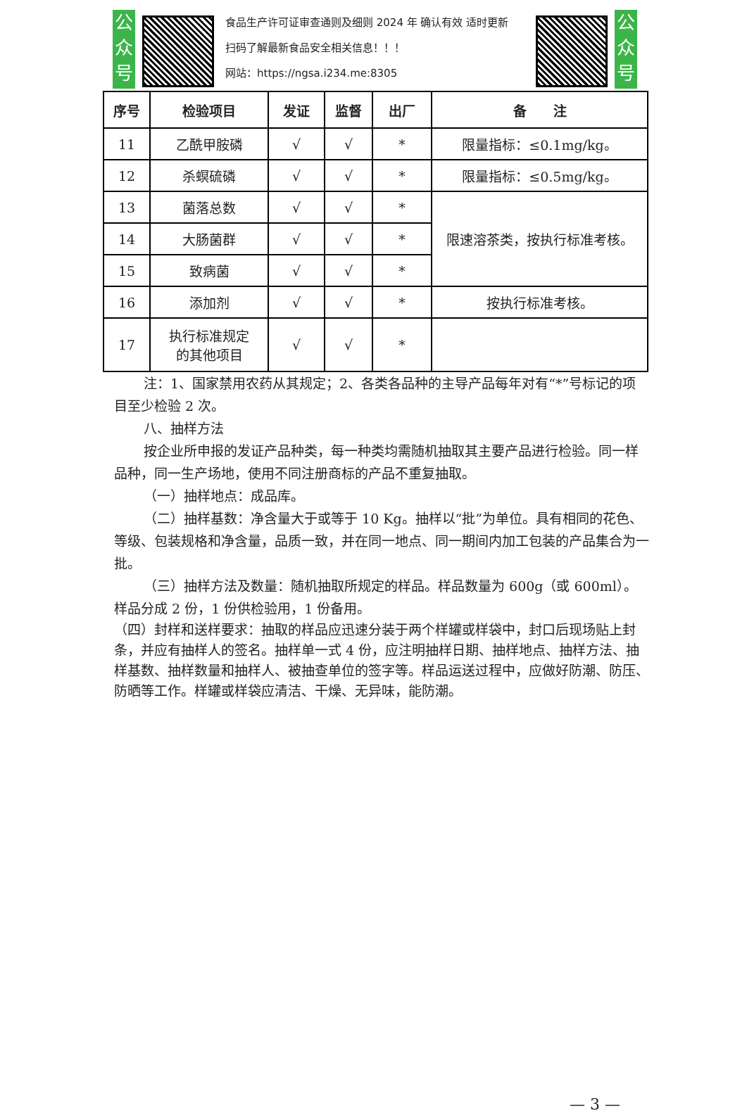公众号
食品生产许可证审查通则及细则 2024 年 确认有效 适时更新
扫码了解最新食品安全相关信息！！！
网站：https://ngsa.i234.me:8305
公众号
| 序号 | 检验项目 | 发证 | 监督 | 出厂 | 备 注 |
| --- | --- | --- | --- | --- | --- |
| 11 | 乙酰甲胺磷 | √ | √ | * | 限量指标：≤0.1mg/kg。 |
| 12 | 杀螟硫磷 | √ | √ | * | 限量指标：≤0.5mg/kg。 |
| 13 | 菌落总数 | √ | √ | * | 限速溶茶类，按执行标准考核。 |
| 14 | 大肠菌群 | √ | √ | * | |
| 15 | 致病菌 | √ | √ | * | |
| 16 | 添加剂 | √ | √ | * | 按执行标准考核。 |
| 17 | 执行标准规定 的其他项目 | √ | √ | * | |
注：1、国家禁用农药从其规定；2、各类各品种的主导产品每年对有“*”号标记的项目至少检验 2 次。
八、抽样方法
按企业所申报的发证产品种类，每一种类均需随机抽取其主要产品进行检验。同一样品种，同一生产场地，使用不同注册商标的产品不重复抽取。
（一）抽样地点：成品库。
（二）抽样基数：净含量大于或等于 10 Kg。抽样以“批”为单位。具有相同的花色、等级、包装规格和净含量，品质一致，并在同一地点、同一期间内加工包装的产品集合为一批。
（三）抽样方法及数量：随机抽取所规定的样品。样品数量为 600g（或 600ml）。样品分成 2 份，1 份供检验用，1 份备用。
（四）封样和送样要求：抽取的样品应迅速分装于两个样罐或样袋中，封口后现场贴上封条，并应有抽样人的签名。抽样单一式 4 份，应注明抽样日期、抽样地点、抽样方法、抽样基数、抽样数量和抽样人、被抽查单位的签字等。样品运送过程中，应做好防潮、防压、防晒等工作。样罐或样袋应清洁、干燥、无异味，能防潮。
— 3 —